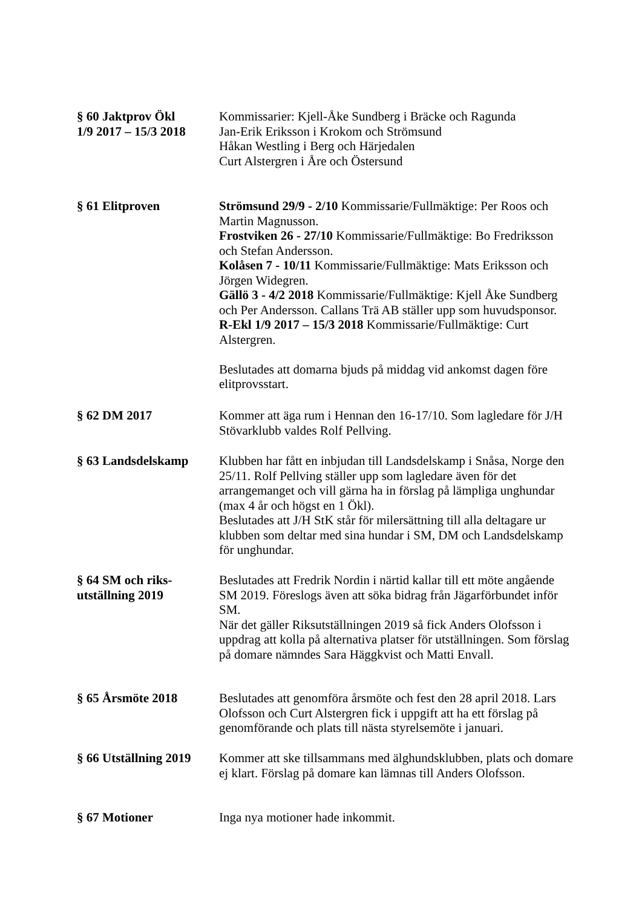§ 60 Jaktprov Ökl
1/9 2017 – 15/3 2018
Kommissarier: Kjell-Åke Sundberg i Bräcke och Ragunda
Jan-Erik Eriksson i Krokom och Strömsund
Håkan Westling i Berg och Härjedalen
Curt Alstergren i Åre och Östersund
§ 61 Elitproven Strömsund 29/9 - 2/10 Kommissarie/Fullmäktige: Per Roos och Martin Magnusson.
Frostviken 26 - 27/10 Kommissarie/Fullmäktige: Bo Fredriksson och Stefan Andersson.
Kolåsen 7 - 10/11 Kommissarie/Fullmäktige: Mats Eriksson och Jörgen Widegren.
Gällö 3 - 4/2 2018 Kommissarie/Fullmäktige: Kjell Åke Sundberg och Per Andersson. Callans Trä AB ställer upp som huvudsponsor.
R-Ekl 1/9 2017 – 15/3 2018 Kommissarie/Fullmäktige: Curt Alstergren.
Beslutades att domarna bjuds på middag vid ankomst dagen före elitprovsstart.
§ 62 DM 2017 Kommer att äga rum i Hennan den 16-17/10. Som lagledare för J/H Stövarklubb valdes Rolf Pellving.
§ 63 Landsdelskamp Klubben har fått en inbjudan till Landsdelskamp i Snåsa, Norge den 25/11. Rolf Pellving ställer upp som lagledare även för det arrangemanget och vill gärna ha in förslag på lämpliga unghundar (max 4 år och högst en 1 Ökl).
Beslutades att J/H StK står för milersättning till alla deltagare ur klubben som deltar med sina hundar i SM, DM och Landsdelskamp för unghundar.
§ 64 SM och riks-
utställning 2019
Beslutades att Fredrik Nordin i närtid kallar till ett möte angående SM 2019. Föreslogs även att söka bidrag från Jägarförbundet inför SM.
När det gäller Riksutställningen 2019 så fick Anders Olofsson i uppdrag att kolla på alternativa platser för utställningen. Som förslag på domare nämndes Sara Häggkvist och Matti Envall.
§ 65 Årsmöte 2018 Beslutades att genomföra årsmöte och fest den 28 april 2018. Lars Olofsson och Curt Alstergren fick i uppgift att ha ett förslag på genomförande och plats till nästa styrelsemöte i januari.
§ 66 Utställning 2019
Kommer att ske tillsammans med älghundsklubben, plats och domare ej klart. Förslag på domare kan lämnas till Anders Olofsson.
§ 67 Motioner Inga nya motioner hade inkommit.